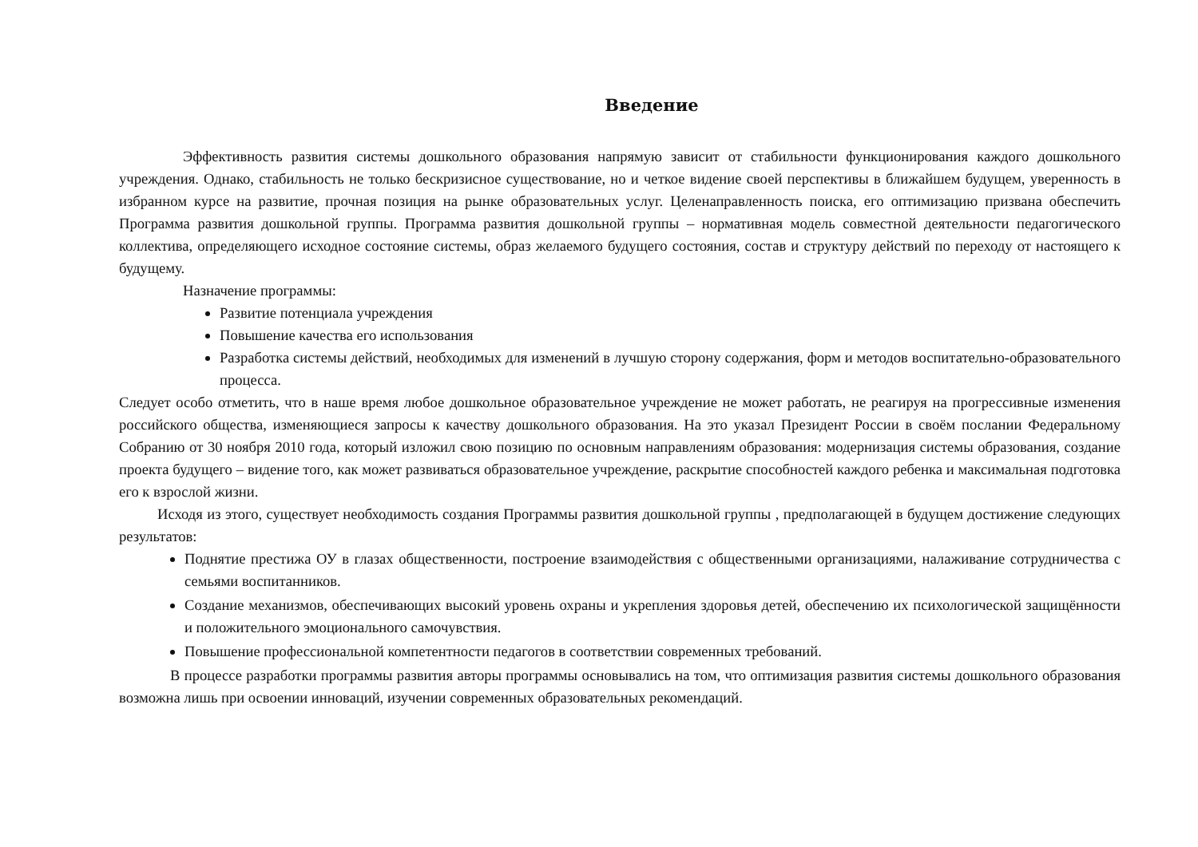Введение
Эффективность развития системы дошкольного образования напрямую зависит от стабильности функционирования каждого дошкольного учреждения. Однако, стабильность не только бескризисное существование, но и четкое видение своей перспективы в ближайшем будущем, уверенность в избранном курсе на развитие, прочная позиция на рынке образовательных услуг. Целенаправленность поиска, его оптимизацию призвана обеспечить Программа развития дошкольной группы. Программа развития дошкольной группы – нормативная модель совместной деятельности педагогического коллектива, определяющего исходное состояние системы, образ желаемого будущего состояния, состав и структуру действий по переходу от настоящего к будущему.
Назначение программы:
Развитие потенциала учреждения
Повышение качества его использования
Разработка системы действий, необходимых для изменений в лучшую сторону содержания, форм и методов воспитательно-образовательного процесса.
Следует особо отметить, что в наше время любое дошкольное образовательное учреждение не может работать, не реагируя на прогрессивные изменения российского общества, изменяющиеся запросы к качеству дошкольного образования. На это указал Президент России в своём послании Федеральному Собранию от 30 ноября 2010 года, который изложил свою позицию по основным направлениям образования: модернизация системы образования, создание проекта будущего – видение того, как может развиваться образовательное учреждение, раскрытие способностей каждого ребенка и максимальная подготовка его к взрослой жизни.
Исходя из этого, существует необходимость создания Программы развития дошкольной группы , предполагающей в будущем достижение следующих результатов:
Поднятие престижа ОУ в глазах общественности, построение взаимодействия с общественными организациями, налаживание сотрудничества с семьями воспитанников.
Создание механизмов, обеспечивающих высокий уровень охраны и укрепления здоровья детей, обеспечению их психологической защищённости и положительного эмоционального самочувствия.
Повышение профессиональной компетентности педагогов в соответствии современных требований.
В процессе разработки программы развития авторы программы основывались на том, что оптимизация развития системы дошкольного образования возможна лишь при освоении инноваций, изучении современных образовательных рекомендаций.